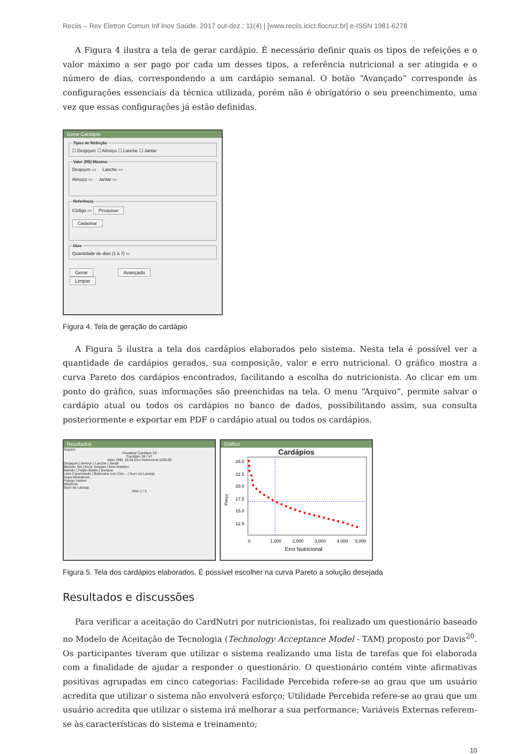Reciis – Rev Eletron Comun Inf Inov Saúde. 2017 out-dez.; 11(4) | [www.reciis.icict.fiocruz.br] e-ISSN 1981-6278
A Figura 4 ilustra a tela de gerar cardápio. É necessário definir quais os tipos de refeições e o valor máximo a ser pago por cada um desses tipos, a referência nutricional a ser atingida e o número de dias, correspondendo a um cardápio semanal. O botão “Avançado” corresponde às configurações essenciais da técnica utilizada, porém não é obrigatório o seu preenchimento, uma vez que essas configurações já estão definidas.
Gerar Cardápio
Tipos de Refeição☐ Desjejum ☐ Almoço ☐ Lanche ☐ Jantar Valor (R$) MáximoDesjejum ▭ Lanche ▭
Almoço ▭ Jantar ▭ ReferênciaCódigo ▭ Pesquisar
Cadastrar DiasQuantidade de dias (1 a 7) ▭
Gerar Avançado Limpar
Figura 4. Tela de geração do cardápio
A Figura 5 ilustra a tela dos cardápios elaborados pelo sistema. Nesta tela é possível ver a quantidade de cardápios gerados, sua composição, valor e erro nutricional. O gráfico mostra a curva Pareto dos cardápios encontrados, facilitando a escolha do nutricionista. Ao clicar em um ponto do gráfico, suas informações são preenchidas na tela. O menu “Arquivo”, permite salvar o cardápio atual ou todos os cardápios no banco de dados, possibilitando assim, sua consulta posteriormente e exportar em PDF o cardápio atual ou todos os cardápios.
Resultados
Arquivo
Visualizar Cardápio 28
Cardápio 28 / 47
Valor (R$): 16.54 Erro Nutricional 1196.89
Desjejum | Almoço | Lanche | Jantar
Biscoito Sal | Arroz Simples | Bolo Nutritivo
Mamão | Feijão Batido | Banana
Leite Caramelado | Beterraba com Cen... | Suco de Laranja
Sopa Minestrone
Frango Xadrez
Melancia
Suco de Laranja
Dias 1 / 5
Gráfico
Cardápios
25.0
22.5
20.0
17.5
15.0
12.5
Preço
0
1,000
2,000
3,000
4,000
5,000
Erro Nutricional
Figura 5. Tela dos cardápios elaborados. É possível escolher na curva Pareto a solução desejada
Resultados e discussões
Para verificar a aceitação do CardNutri por nutricionistas, foi realizado um questionário baseado no Modelo de Aceitação de Tecnologia (Technology Acceptance Model - TAM) proposto por Davis<sup>20</sup>. Os participantes tiveram que utilizar o sistema realizando uma lista de tarefas que foi elaborada com a finalidade de ajudar a responder o questionário. O questionário contém vinte afirmativas positivas agrupadas em cinco categorias: Facilidade Percebida refere-se ao grau que um usuário acredita que utilizar o sistema não envolverá esforço; Utilidade Percebida refere-se ao grau que um usuário acredita que utilizar o sistema irá melhorar a sua performance; Variáveis Externas referem-se às características do sistema e treinamento;
10